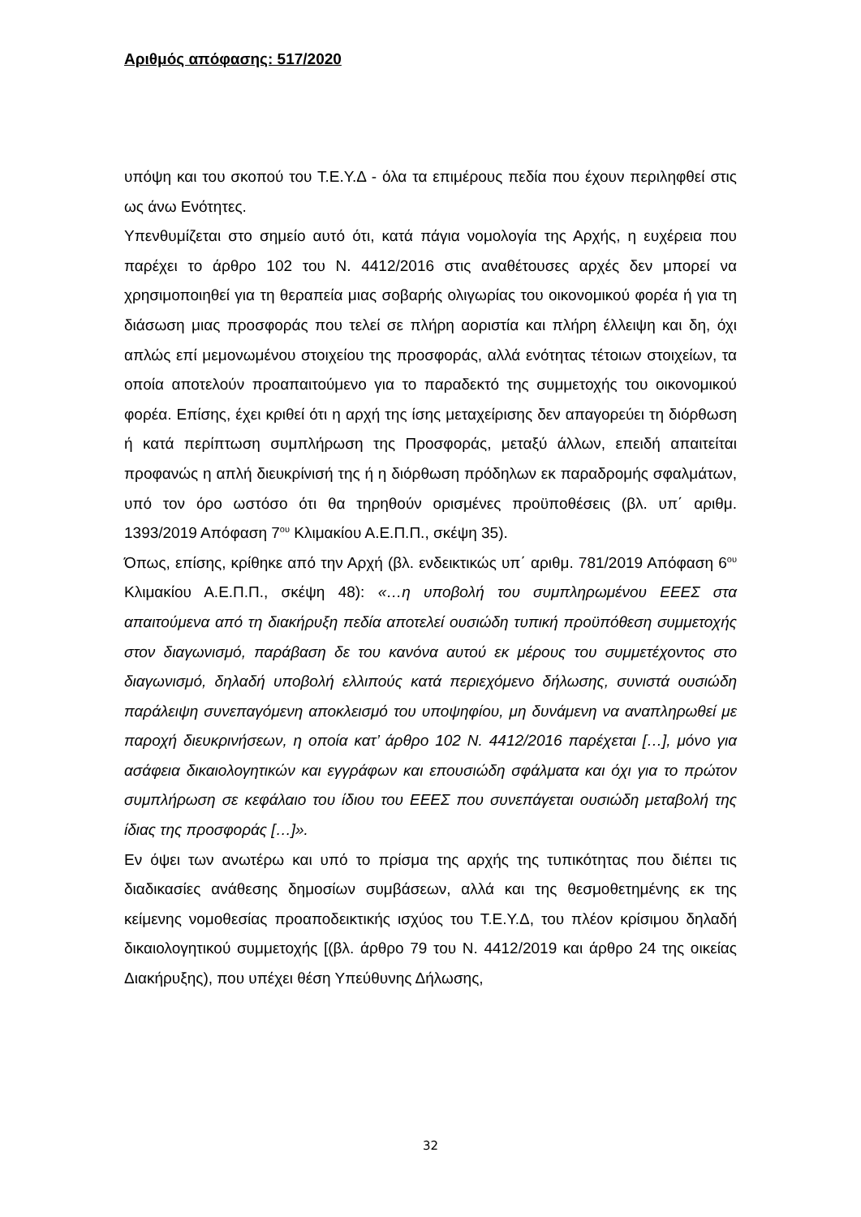Αριθμός απόφασης: 517/2020
υπόψη και του σκοπού του Τ.Ε.Υ.Δ - όλα τα επιμέρους πεδία που έχουν περιληφθεί στις ως άνω Ενότητες.
Υπενθυμίζεται στο σημείο αυτό ότι, κατά πάγια νομολογία της Αρχής, η ευχέρεια που παρέχει το άρθρο 102 του Ν. 4412/2016 στις αναθέτουσες αρχές δεν μπορεί να χρησιμοποιηθεί για τη θεραπεία μιας σοβαρής ολιγωρίας του οικονομικού φορέα ή για τη διάσωση μιας προσφοράς που τελεί σε πλήρη αοριστία και πλήρη έλλειψη και δη, όχι απλώς επί μεμονωμένου στοιχείου της προσφοράς, αλλά ενότητας τέτοιων στοιχείων, τα οποία αποτελούν προαπαιτούμενο για το παραδεκτό της συμμετοχής του οικονομικού φορέα. Επίσης, έχει κριθεί ότι η αρχή της ίσης μεταχείρισης δεν απαγορεύει τη διόρθωση ή κατά περίπτωση συμπλήρωση της Προσφοράς, μεταξύ άλλων, επειδή απαιτείται προφανώς η απλή διευκρίνισή της ή η διόρθωση πρόδηλων εκ παραδρομής σφαλμάτων, υπό τον όρο ωστόσο ότι θα τηρηθούν ορισμένες προϋποθέσεις (βλ. υπ΄ αριθμ. 1393/2019 Απόφαση 7<sup>ου</sup> Κλιμακίου Α.Ε.Π.Π., σκέψη 35).
Όπως, επίσης, κρίθηκε από την Αρχή (βλ. ενδεικτικώς υπ΄ αριθμ. 781/2019 Απόφαση 6<sup>ου</sup> Κλιμακίου Α.Ε.Π.Π., σκέψη 48): «…η υποβολή του συμπληρωμένου ΕΕΕΣ στα απαιτούμενα από τη διακήρυξη πεδία αποτελεί ουσιώδη τυπική προϋπόθεση συμμετοχής στον διαγωνισμό, παράβαση δε του κανόνα αυτού εκ μέρους του συμμετέχοντος στο διαγωνισμό, δηλαδή υποβολή ελλιπούς κατά περιεχόμενο δήλωσης, συνιστά ουσιώδη παράλειψη συνεπαγόμενη αποκλεισμό του υποψηφίου, μη δυνάμενη να αναπληρωθεί με παροχή διευκρινήσεων, η οποία κατ’ άρθρο 102 Ν. 4412/2016 παρέχεται […], μόνο για ασάφεια δικαιολογητικών και εγγράφων και επουσιώδη σφάλματα και όχι για το πρώτον συμπλήρωση σε κεφάλαιο του ίδιου του ΕΕΕΣ που συνεπάγεται ουσιώδη μεταβολή της ίδιας της προσφοράς […]».
Εν όψει των ανωτέρω και υπό το πρίσμα της αρχής της τυπικότητας που διέπει τις διαδικασίες ανάθεσης δημοσίων συμβάσεων, αλλά και της θεσμοθετημένης εκ της κείμενης νομοθεσίας προαποδεικτικής ισχύος του Τ.Ε.Υ.Δ, του πλέον κρίσιμου δηλαδή δικαιολογητικού συμμετοχής [(βλ. άρθρο 79 του Ν. 4412/2019 και άρθρο 24 της οικείας Διακήρυξης), που υπέχει θέση Υπεύθυνης Δήλωσης,
32